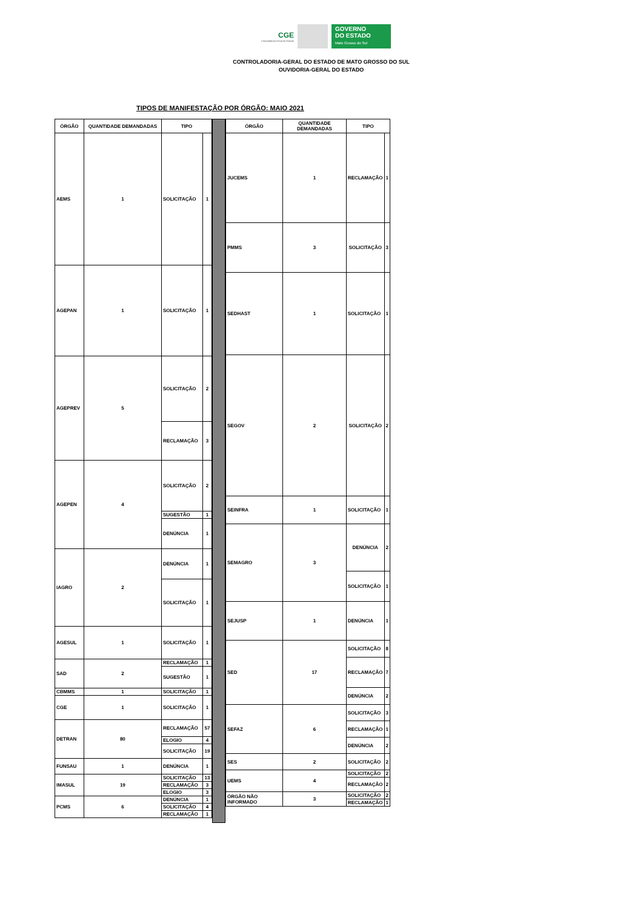CGE
Controladoria Geral do Estado
GOVERNO
DO ESTADO
Mato Grosso do Sul
CONTROLADORIA-GERAL DO ESTADO DE MATO GROSSO DO SUL
OUVIDORIA-GERAL DO ESTADO
TIPOS DE MANIFESTAÇÃO POR ÓRGÃO: MAIO 2021
| ÓRGÃO | QUANTIDADE DEMANDADAS | TIPO | |
| --- | --- | --- | --- |
| AEMS | 1 | SOLICITAÇÃO | 1 |
| AGEPAN | 1 | SOLICITAÇÃO | 1 |
| AGEPREV | 5 | SOLICITAÇÃO | 2 |
| | | RECLAMAÇÃO | 3 |
| AGEPEN | 4 | SOLICITAÇÃO | 2 |
| | | SUGESTÃO | 1 |
| | | DENÚNCIA | 1 |
| IAGRO | 2 | DENÚNCIA | 1 |
| | | SOLICITAÇÃO | 1 |
| AGESUL | 1 | SOLICITAÇÃO | 1 |
| SAD | 2 | RECLAMAÇÃO | 1 |
| | | SUGESTÃO | 1 |
| CBMMS | 1 | SOLICITAÇÃO | 1 |
| CGE | 1 | SOLICITAÇÃO | 1 |
| DETRAN | 80 | RECLAMAÇÃO | 57 |
| | | ELOGIO | 4 |
| | | SOLICITAÇÃO | 19 |
| FUNSAU | 1 | DENÚNCIA | 1 |
| IMASUL | 19 | SOLICITAÇÃO | 13 |
| | | RECLAMAÇÃO | 3 |
| | | ELOGIO | 3 |
| PCMS | 6 | DENÚNCIA | 1 |
| | | SOLICITAÇÃO | 4 |
| | | RECLAMAÇÃO | 1 |
| ÓRGÃO | QUANTIDADE DEMANDADAS | TIPO | |
| --- | --- | --- | --- |
| JUCEMS | 1 | RECLAMAÇÃO | 1 |
| PMMS | 3 | SOLICITAÇÃO | 3 |
| SEDHAST | 1 | SOLICITAÇÃO | 1 |
| SEGOV | 2 | SOLICITAÇÃO | 2 |
| SEINFRA | 1 | SOLICITAÇÃO | 1 |
| SEMAGRO | 3 | DENÚNCIA | 2 |
| | | SOLICITAÇÃO | 1 |
| SEJUSP | 1 | DENÚNCIA | 1 |
| SED | 17 | SOLICITAÇÃO | 8 |
| | | RECLAMAÇÃO | 7 |
| | | DENÚNCIA | 2 |
| SEFAZ | 6 | SOLICITAÇÃO | 3 |
| | | RECLAMAÇÃO | 1 |
| | | DENÚNCIA | 2 |
| SES | 2 | SOLICITAÇÃO | 2 |
| UEMS | 4 | SOLICITAÇÃO | 2 |
| | | RECLAMAÇÃO | 2 |
| ÓRGÃO NÃO INFORMADO | 3 | SOLICITAÇÃO | 2 |
| | | RECLAMAÇÃO | 1 |